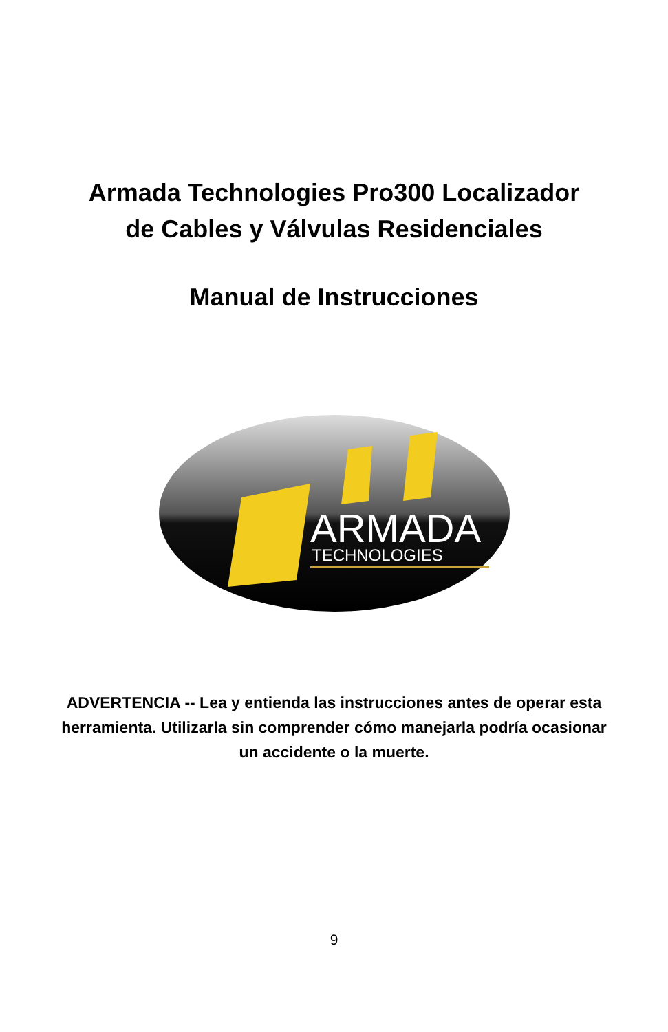Armada Technologies Pro300 Localizador
de Cables y Válvulas Residenciales
Manual de Instrucciones
ARMADA
TECHNOLOGIES
ADVERTENCIA -- Lea y entienda las instrucciones antes de operar esta herramienta. Utilizarla sin comprender cómo manejarla podría ocasionar un accidente o la muerte.
9